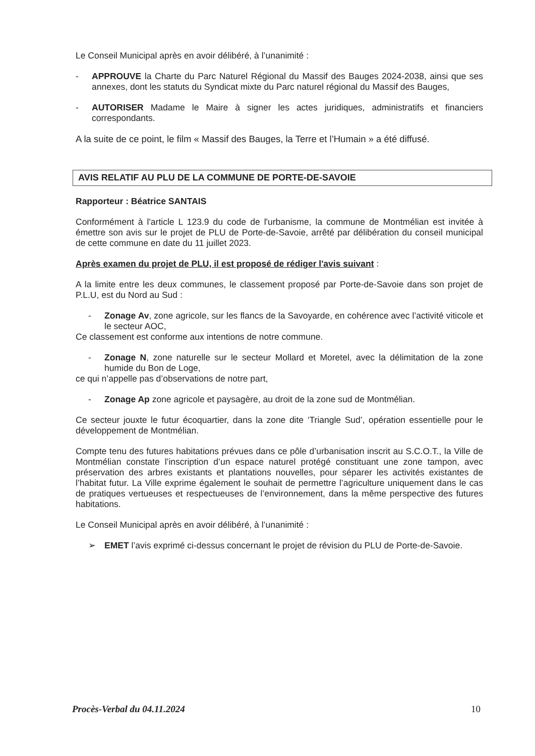Le Conseil Municipal après en avoir délibéré, à l’unanimité :
- APPROUVE la Charte du Parc Naturel Régional du Massif des Bauges 2024-2038, ainsi que ses annexes, dont les statuts du Syndicat mixte du Parc naturel régional du Massif des Bauges,
- AUTORISER Madame le Maire à signer les actes juridiques, administratifs et financiers correspondants.
A la suite de ce point, le film « Massif des Bauges, la Terre et l’Humain » a été diffusé.
AVIS RELATIF AU PLU DE LA COMMUNE DE PORTE-DE-SAVOIE
Rapporteur : Béatrice SANTAIS
Conformément à l'article L 123.9 du code de l'urbanisme, la commune de Montmélian est invitée à émettre son avis sur le projet de PLU de Porte-de-Savoie, arrêté par délibération du conseil municipal de cette commune en date du 11 juillet 2023.
Après examen du projet de PLU, il est proposé de rédiger l'avis suivant :
A la limite entre les deux communes, le classement proposé par Porte-de-Savoie dans son projet de P.L.U, est du Nord au Sud :
- Zonage Av, zone agricole, sur les flancs de la Savoyarde, en cohérence avec l’activité viticole et le secteur AOC,
Ce classement est conforme aux intentions de notre commune.
- Zonage N, zone naturelle sur le secteur Mollard et Moretel, avec la délimitation de la zone humide du Bon de Loge,
ce qui n’appelle pas d’observations de notre part,
- Zonage Ap zone agricole et paysagère, au droit de la zone sud de Montmélian.
Ce secteur jouxte le futur écoquartier, dans la zone dite ‘Triangle Sud’, opération essentielle pour le développement de Montmélian.
Compte tenu des futures habitations prévues dans ce pôle d’urbanisation inscrit au S.C.O.T., la Ville de Montmélian constate l’inscription d’un espace naturel protégé constituant une zone tampon, avec préservation des arbres existants et plantations nouvelles, pour séparer les activités existantes de l’habitat futur. La Ville exprime également le souhait de permettre l’agriculture uniquement dans le cas de pratiques vertueuses et respectueuses de l’environnement, dans la même perspective des futures habitations.
Le Conseil Municipal après en avoir délibéré, à l’unanimité :
➢ EMET l’avis exprimé ci-dessus concernant le projet de révision du PLU de Porte-de-Savoie.
Procès-Verbal du 04.11.2024 10